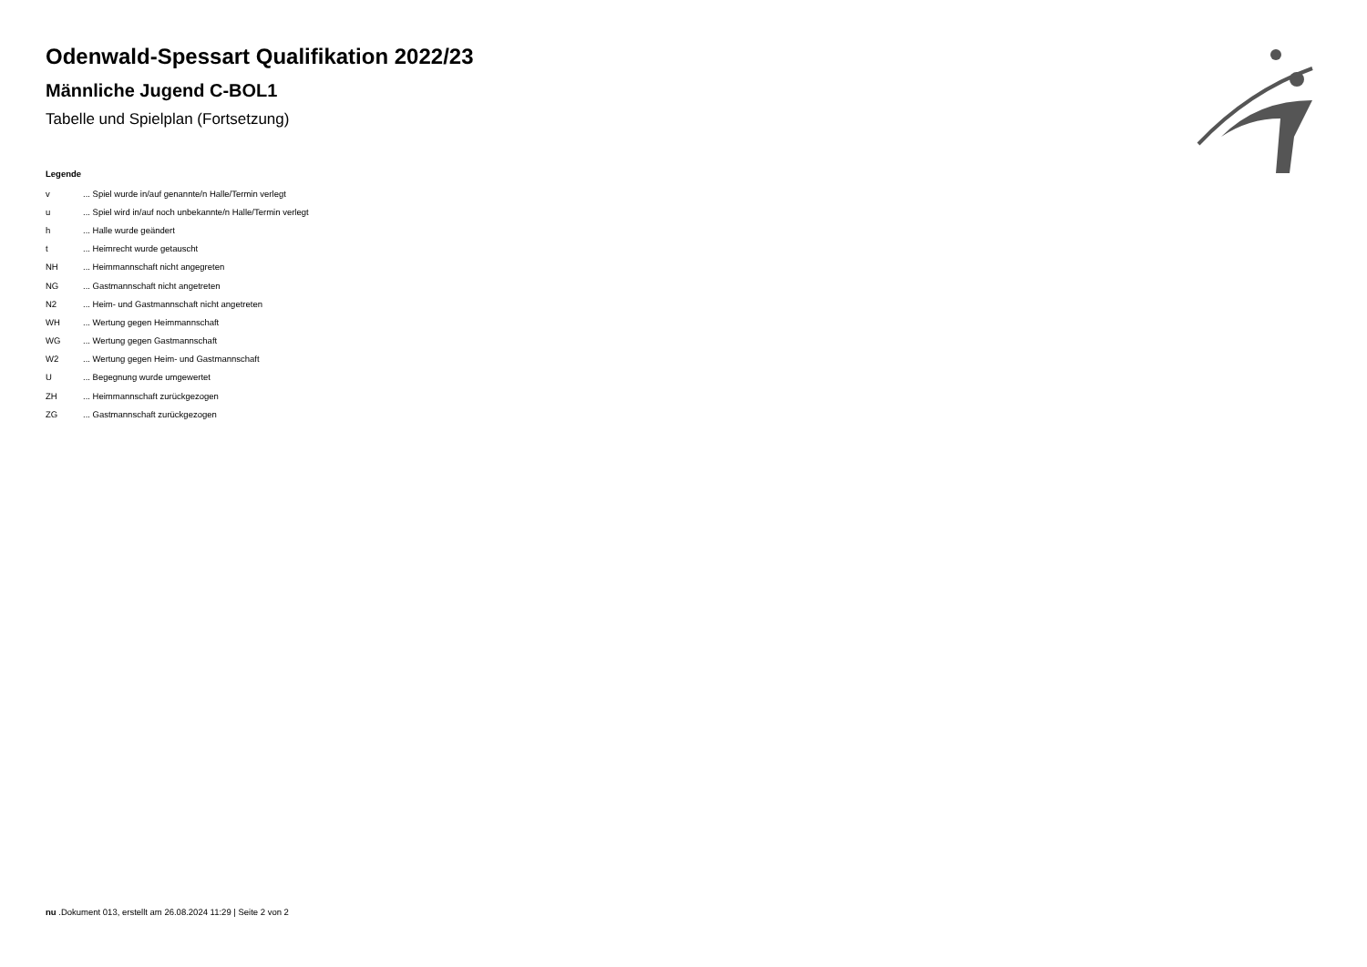Odenwald-Spessart Qualifikation 2022/23
Männliche Jugend C-BOL1
Tabelle und Spielplan (Fortsetzung)
Legende
v... Spiel wurde in/auf genannte/n Halle/Termin verlegt
u... Spiel wird in/auf noch unbekannte/n Halle/Termin verlegt
h... Halle wurde geändert
t... Heimrecht wurde getauscht
NH... Heimmannschaft nicht angegreten
NG... Gastmannschaft nicht angetreten
N2... Heim- und Gastmannschaft nicht angetreten
WH... Wertung gegen Heimmannschaft
WG... Wertung gegen Gastmannschaft
W2... Wertung gegen Heim- und Gastmannschaft
U... Begegnung wurde umgewertet
ZH... Heimmannschaft zurückgezogen
ZG... Gastmannschaft zurückgezogen
nu .Dokument 013, erstellt am 26.08.2024 11:29 | Seite 2 von 2